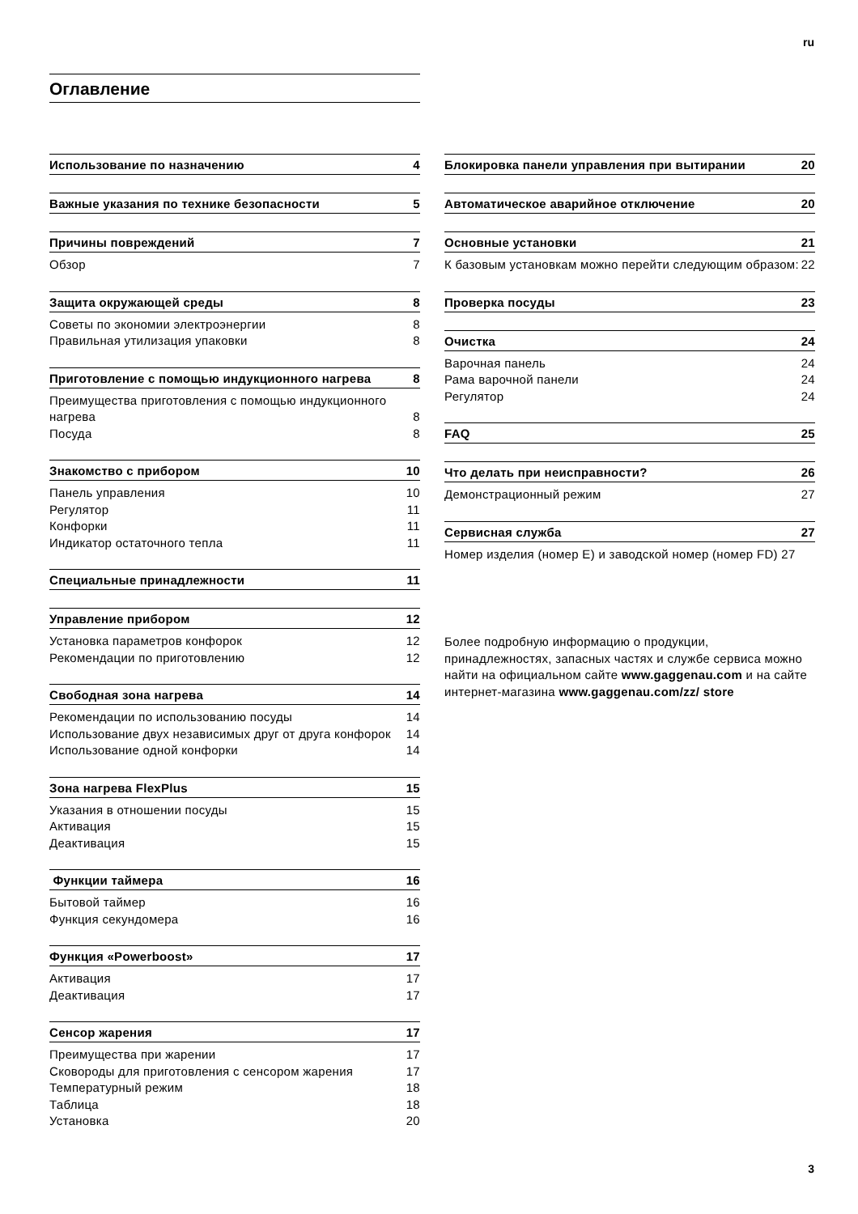ru
Оглавление
Использование по назначению 4
Важные указания по технике безопасности 5
Причины повреждений 7
Обзор 7
Защита окружающей среды 8
Советы по экономии электроэнергии 8
Правильная утилизация упаковки 8
Приготовление с помощью индукционного нагрева 8
Преимущества приготовления с помощью индукционного нагрева 8
Посуда 8
Знакомство с прибором 10
Панель управления 10
Регулятор 11
Конфорки 11
Индикатор остаточного тепла 11
Специальные принадлежности 11
Управление прибором 12
Установка параметров конфорок 12
Рекомендации по приготовлению 12
Свободная зона нагрева 14
Рекомендации по использованию посуды 14
Использование двух независимых друг от друга конфорок 14
Использование одной конфорки 14
Зона нагрева FlexPlus 15
Указания в отношении посуды 15
Активация 15
Деактивация 15
Функции таймера 16
Бытовой таймер 16
Функция секундомера 16
Функция «Powerboost» 17
Активация 17
Деактивация 17
Сенсор жарения 17
Преимущества при жарении 17
Сковороды для приготовления с сенсором жарения 17
Температурный режим 18
Таблица 18
Установка 20
Блокировка панели управления при вытирании 20
Автоматическое аварийное отключение 20
Основные установки 21
К базовым установкам можно перейти следующим образом: 22
Проверка посуды 23
Очистка 24
Варочная панель 24
Рама варочной панели 24
Регулятор 24
FAQ 25
Что делать при неисправности? 26
Демонстрационный режим 27
Сервисная служба 27
Номер изделия (номер E) и заводской номер (номер FD) 27
Более подробную информацию о продукции, принадлежностях, запасных частях и службе сервиса можно найти на официальном сайте www.gaggenau.com и на сайте интернет-магазина www.gaggenau.com/zz/ store
3